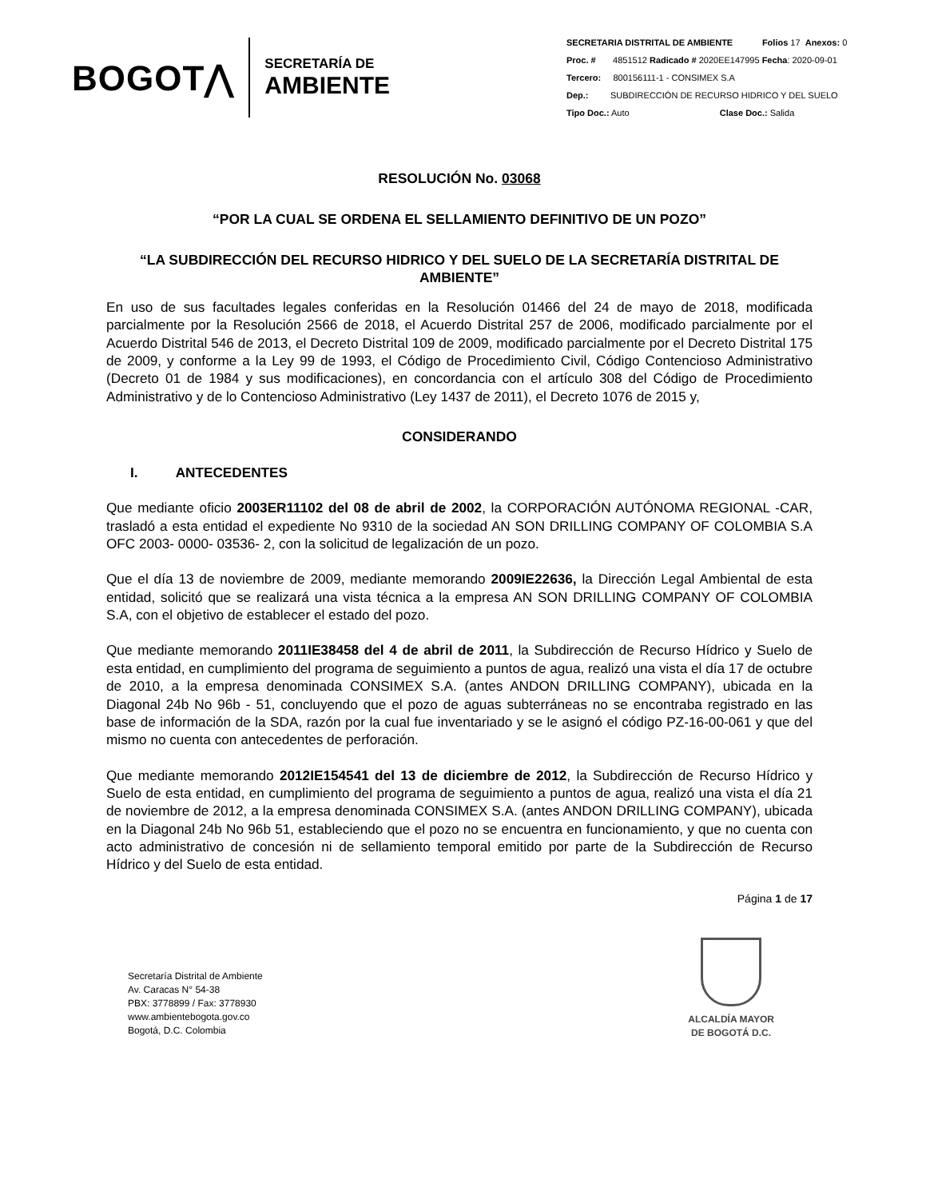BOGOT⋀
SECRETARÍA DE
AMBIENTE
SECRETARIA DISTRITAL DE AMBIENTE Folios 17 Anexos: 0
Proc. # 4851512 Radicado # 2020EE147995 Fecha: 2020-09-01
Tercero: 800156111-1 - CONSIMEX S.A
Dep.: SUBDIRECCIÓN DE RECURSO HIDRICO Y DEL SUELO
Tipo Doc.: Auto Clase Doc.: Salida
RESOLUCIÓN No. 03068
“POR LA CUAL SE ORDENA EL SELLAMIENTO DEFINITIVO DE UN POZO”
“LA SUBDIRECCIÓN DEL RECURSO HIDRICO Y DEL SUELO DE LA SECRETARÍA DISTRITAL DE AMBIENTE”
En uso de sus facultades legales conferidas en la Resolución 01466 del 24 de mayo de 2018, modificada parcialmente por la Resolución 2566 de 2018, el Acuerdo Distrital 257 de 2006, modificado parcialmente por el Acuerdo Distrital 546 de 2013, el Decreto Distrital 109 de 2009, modificado parcialmente por el Decreto Distrital 175 de 2009, y conforme a la Ley 99 de 1993, el Código de Procedimiento Civil, Código Contencioso Administrativo (Decreto 01 de 1984 y sus modificaciones), en concordancia con el artículo 308 del Código de Procedimiento Administrativo y de lo Contencioso Administrativo (Ley 1437 de 2011), el Decreto 1076 de 2015 y,
CONSIDERANDO
I. ANTECEDENTES
Que mediante oficio 2003ER11102 del 08 de abril de 2002, la CORPORACIÓN AUTÓNOMA REGIONAL -CAR, trasladó a esta entidad el expediente No 9310 de la sociedad AN SON DRILLING COMPANY OF COLOMBIA S.A OFC 2003- 0000- 03536- 2, con la solicitud de legalización de un pozo.
Que el día 13 de noviembre de 2009, mediante memorando 2009IE22636, la Dirección Legal Ambiental de esta entidad, solicitó que se realizará una vista técnica a la empresa AN SON DRILLING COMPANY OF COLOMBIA S.A, con el objetivo de establecer el estado del pozo.
Que mediante memorando 2011IE38458 del 4 de abril de 2011, la Subdirección de Recurso Hídrico y Suelo de esta entidad, en cumplimiento del programa de seguimiento a puntos de agua, realizó una vista el día 17 de octubre de 2010, a la empresa denominada CONSIMEX S.A. (antes ANDON DRILLING COMPANY), ubicada en la Diagonal 24b No 96b - 51, concluyendo que el pozo de aguas subterráneas no se encontraba registrado en las base de información de la SDA, razón por la cual fue inventariado y se le asignó el código PZ-16-00-061 y que del mismo no cuenta con antecedentes de perforación.
Que mediante memorando 2012IE154541 del 13 de diciembre de 2012, la Subdirección de Recurso Hídrico y Suelo de esta entidad, en cumplimiento del programa de seguimiento a puntos de agua, realizó una vista el día 21 de noviembre de 2012, a la empresa denominada CONSIMEX S.A. (antes ANDON DRILLING COMPANY), ubicada en la Diagonal 24b No 96b 51, estableciendo que el pozo no se encuentra en funcionamiento, y que no cuenta con acto administrativo de concesión ni de sellamiento temporal emitido por parte de la Subdirección de Recurso Hídrico y del Suelo de esta entidad.
Página 1 de 17
Secretaría Distrital de Ambiente
Av. Caracas N° 54-38
PBX: 3778899 / Fax: 3778930
www.ambientebogota.gov.co
Bogotá, D.C. Colombia
ALCALDÍA MAYOR
DE BOGOTÁ D.C.